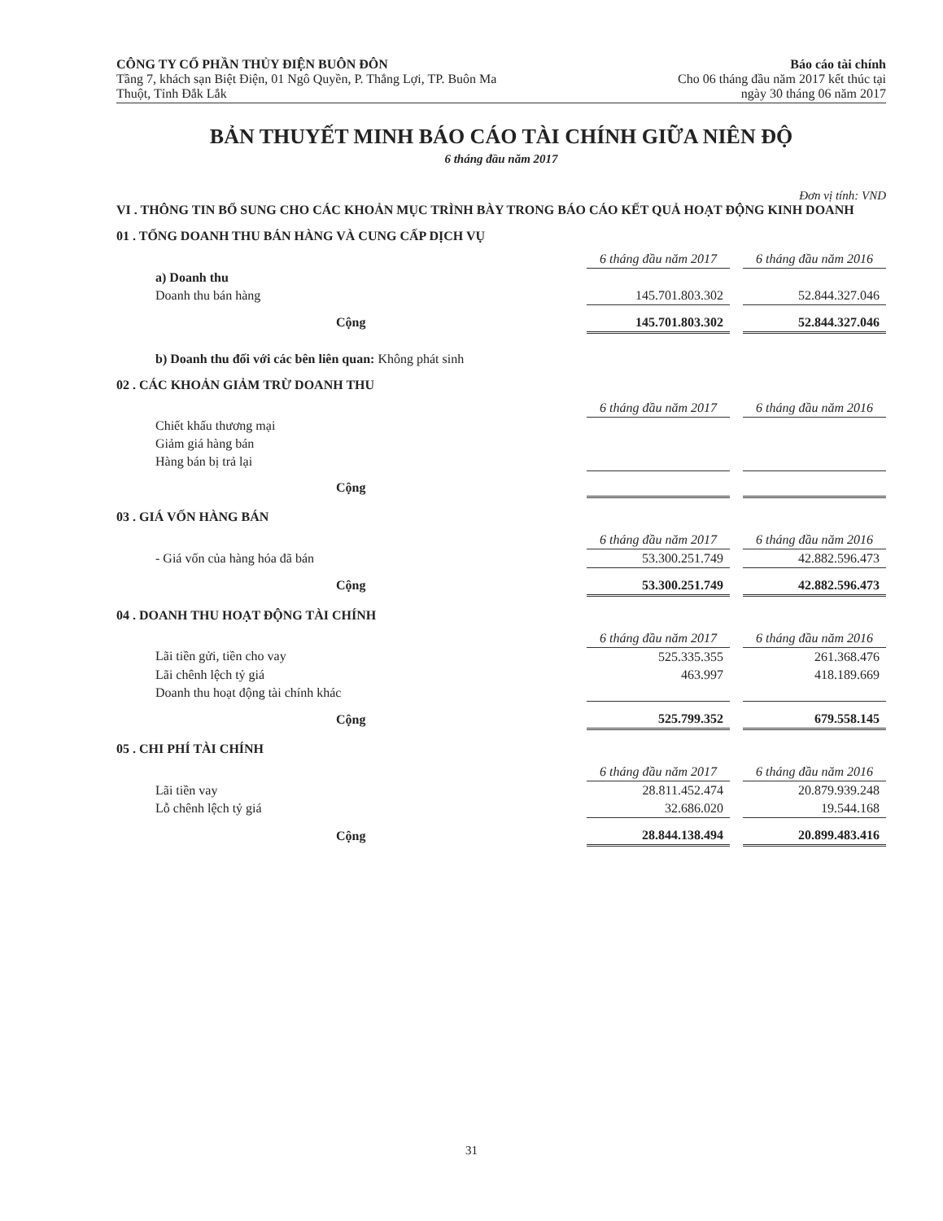CÔNG TY CỔ PHẦN THỦY ĐIỆN BUÔN ĐÔN
Tầng 7, khách sạn Biệt Điện, 01 Ngô Quyền, P. Thắng Lợi, TP. Buôn Ma
Thuột, Tỉnh Đắk Lắk
Báo cáo tài chính
Cho 06 tháng đầu năm 2017 kết thúc tại
ngày 30 tháng 06 năm 2017
BẢN THUYẾT MINH BÁO CÁO TÀI CHÍNH GIỮA NIÊN ĐỘ
6 tháng đầu năm 2017
Đơn vị tính: VND
VI . THÔNG TIN BỔ SUNG CHO CÁC KHOẢN MỤC TRÌNH BÀY TRONG BÁO CÁO KẾT QUẢ HOẠT ĐỘNG KINH DOANH
01 . TỔNG DOANH THU BÁN HÀNG VÀ CUNG CẤP DỊCH VỤ
| | 6 tháng đầu năm 2017 | | 6 tháng đầu năm 2016 |
| a) Doanh thu | | | |
| Doanh thu bán hàng | 145.701.803.302 | | 52.844.327.046 |
| Cộng | 145.701.803.302 | | 52.844.327.046 |
b) Doanh thu đối với các bên liên quan: Không phát sinh
02 . CÁC KHOẢN GIẢM TRỪ DOANH THU
| | 6 tháng đầu năm 2017 | | 6 tháng đầu năm 2016 |
| Chiết khấu thương mại | | | |
| Giảm giá hàng bán | | | |
| Hàng bán bị trả lại | | | |
| Cộng | | | |
03 . GIÁ VỐN HÀNG BÁN
| | 6 tháng đầu năm 2017 | | 6 tháng đầu năm 2016 |
| - Giá vốn của hàng hóa đã bán | 53.300.251.749 | | 42.882.596.473 |
| Cộng | 53.300.251.749 | | 42.882.596.473 |
04 . DOANH THU HOẠT ĐỘNG TÀI CHÍNH
| | 6 tháng đầu năm 2017 | | 6 tháng đầu năm 2016 |
| Lãi tiền gửi, tiền cho vay | 525.335.355 | | 261.368.476 |
| Lãi chênh lệch tỷ giá | 463.997 | | 418.189.669 |
| Doanh thu hoạt động tài chính khác | | | |
| Cộng | 525.799.352 | | 679.558.145 |
05 . CHI PHÍ TÀI CHÍNH
| | 6 tháng đầu năm 2017 | | 6 tháng đầu năm 2016 |
| Lãi tiền vay | 28.811.452.474 | | 20.879.939.248 |
| Lỗ chênh lệch tỷ giá | 32.686.020 | | 19.544.168 |
| Cộng | 28.844.138.494 | | 20.899.483.416 |
31